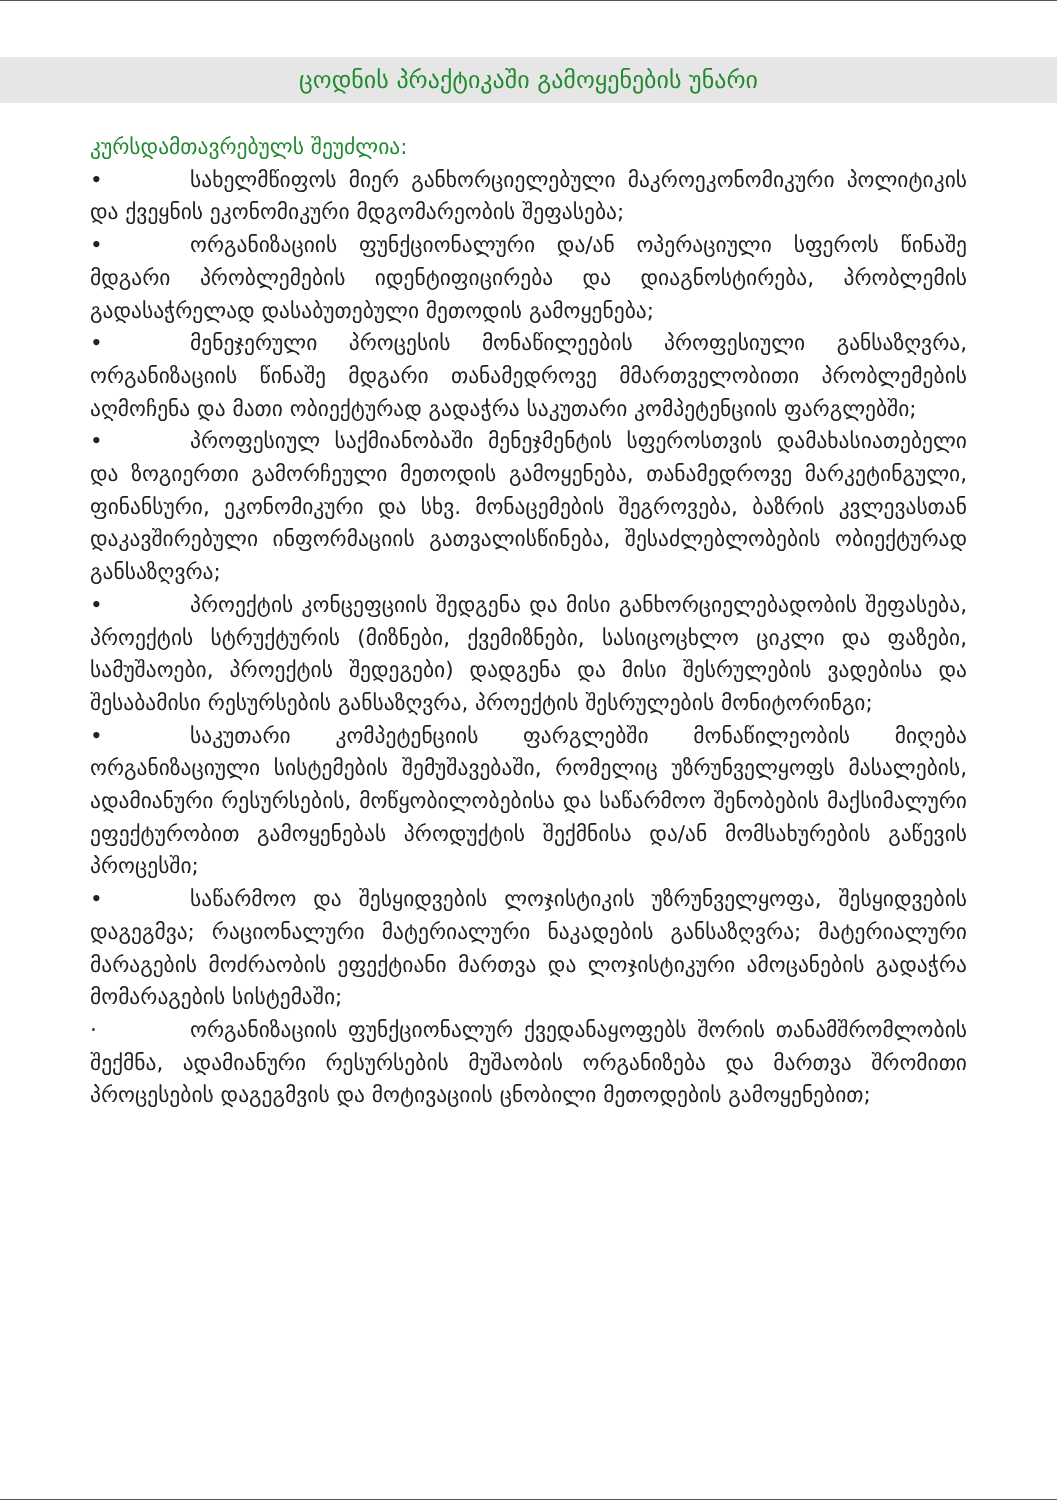ცოდნის პრაქტიკაში გამოყენების უნარი
კურსდამთავრებულს შეუძლია:
• სახელმწიფოს მიერ განხორციელებული მაკროეკონომიკური პოლიტიკის და ქვეყნის ეკონომიკური მდგომარეობის შეფასება;
• ორგანიზაციის ფუნქციონალური და/ან ოპერაციული სფეროს წინაშე მდგარი პრობლემების იდენტიფიცირება და დიაგნოსტირება, პრობლემის გადასაჭრელად დასაბუთებული მეთოდის გამოყენება;
• მენეჯერული პროცესის მონაწილეების პროფესიული განსაზღვრა, ორგანიზაციის წინაშე მდგარი თანამედროვე მმართველობითი პრობლემების აღმოჩენა და მათი ობიექტურად გადაჭრა საკუთარი კომპეტენციის ფარგლებში;
• პროფესიულ საქმიანობაში მენეჯმენტის სფეროსთვის დამახასიათებელი და ზოგიერთი გამორჩეული მეთოდის გამოყენება, თანამედროვე მარკეტინგული, ფინანსური, ეკონომიკური და სხვ. მონაცემების შეგროვება, ბაზრის კვლევასთან დაკავშირებული ინფორმაციის გათვალისწინება, შესაძლებლობების ობიექტურად განსაზღვრა;
• პროექტის კონცეფციის შედგენა და მისი განხორციელებადობის შეფასება, პროექტის სტრუქტურის (მიზნები, ქვემიზნები, სასიცოცხლო ციკლი და ფაზები, სამუშაოები, პროექტის შედეგები) დადგენა და მისი შესრულების ვადებისა და შესაბამისი რესურსების განსაზღვრა, პროექტის შესრულების მონიტორინგი;
• საკუთარი კომპეტენციის ფარგლებში მონაწილეობის მიღება ორგანიზაციული სისტემების შემუშავებაში, რომელიც უზრუნველყოფს მასალების, ადამიანური რესურსების, მოწყობილობებისა და საწარმოო შენობების მაქსიმალური ეფექტურობით გამოყენებას პროდუქტის შექმნისა და/ან მომსახურების გაწევის პროცესში;
• საწარმოო და შესყიდვების ლოჯისტიკის უზრუნველყოფა, შესყიდვების დაგეგმვა; რაციონალური მატერიალური ნაკადების განსაზღვრა; მატერიალური მარაგების მოძრაობის ეფექტიანი მართვა და ლოჯისტიკური ამოცანების გადაჭრა მომარაგების სისტემაში;
· ორგანიზაციის ფუნქციონალურ ქვედანაყოფებს შორის თანამშრომლობის შექმნა, ადამიანური რესურსების მუშაობის ორგანიზება და მართვა შრომითი პროცესების დაგეგმვის და მოტივაციის ცნობილი მეთოდების გამოყენებით;